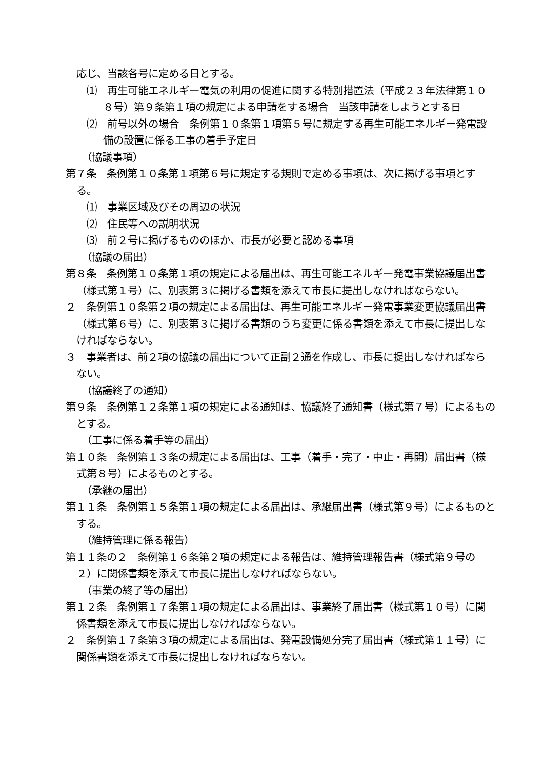応じ、当該各号に定める日とする。
⑴　再生可能エネルギー電気の利用の促進に関する特別措置法（平成２３年法律第１０８号）第９条第１項の規定による申請をする場合　当該申請をしようとする日
⑵　前号以外の場合　条例第１０条第１項第５号に規定する再生可能エネルギー発電設備の設置に係る工事の着手予定日
（協議事項）
第７条　条例第１０条第１項第６号に規定する規則で定める事項は、次に掲げる事項とする。
⑴　事業区域及びその周辺の状況
⑵　住民等への説明状況
⑶　前２号に掲げるもののほか、市長が必要と認める事項
（協議の届出）
第８条　条例第１０条第１項の規定による届出は、再生可能エネルギー発電事業協議届出書（様式第１号）に、別表第３に掲げる書類を添えて市長に提出しなければならない。
２　条例第１０条第２項の規定による届出は、再生可能エネルギー発電事業変更協議届出書（様式第６号）に、別表第３に掲げる書類のうち変更に係る書類を添えて市長に提出しなければならない。
３　事業者は、前２項の協議の届出について正副２通を作成し、市長に提出しなければならない。
（協議終了の通知）
第９条　条例第１２条第１項の規定による通知は、協議終了通知書（様式第７号）によるものとする。
（工事に係る着手等の届出）
第１０条　条例第１３条の規定による届出は、工事（着手・完了・中止・再開）届出書（様式第８号）によるものとする。
（承継の届出）
第１１条　条例第１５条第１項の規定による届出は、承継届出書（様式第９号）によるものとする。
（維持管理に係る報告）
第１１条の２　条例第１６条第２項の規定による報告は、維持管理報告書（様式第９号の２）に関係書類を添えて市長に提出しなければならない。
（事業の終了等の届出）
第１２条　条例第１７条第１項の規定による届出は、事業終了届出書（様式第１０号）に関係書類を添えて市長に提出しなければならない。
２　条例第１７条第３項の規定による届出は、発電設備処分完了届出書（様式第１１号）に関係書類を添えて市長に提出しなければならない。